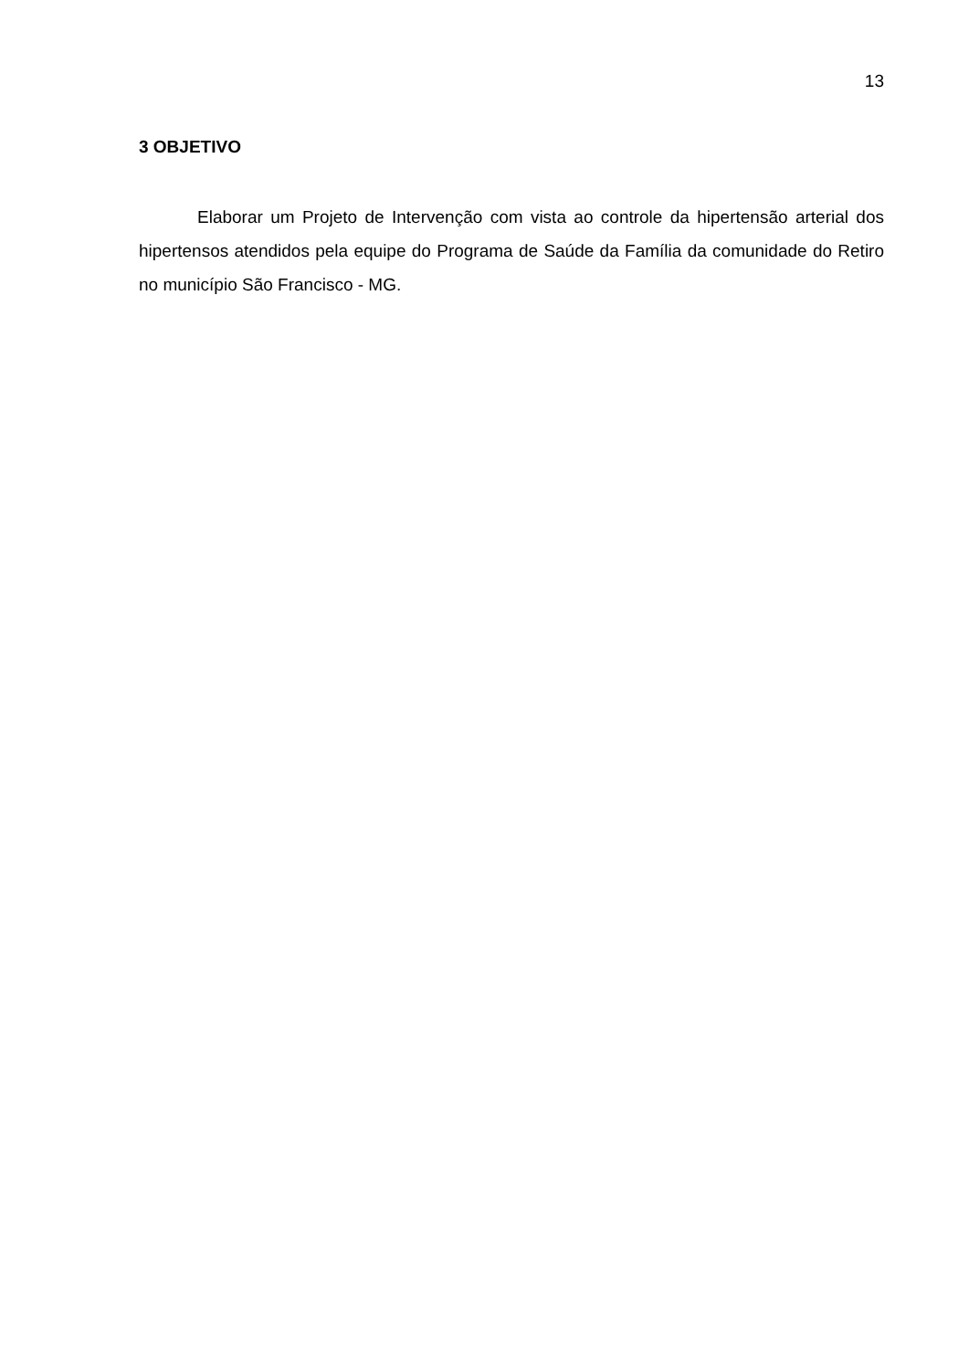13
3 OBJETIVO
Elaborar um Projeto de Intervenção com vista ao controle da hipertensão arterial dos hipertensos atendidos pela equipe do Programa de Saúde da Família da comunidade do Retiro no município São Francisco - MG.